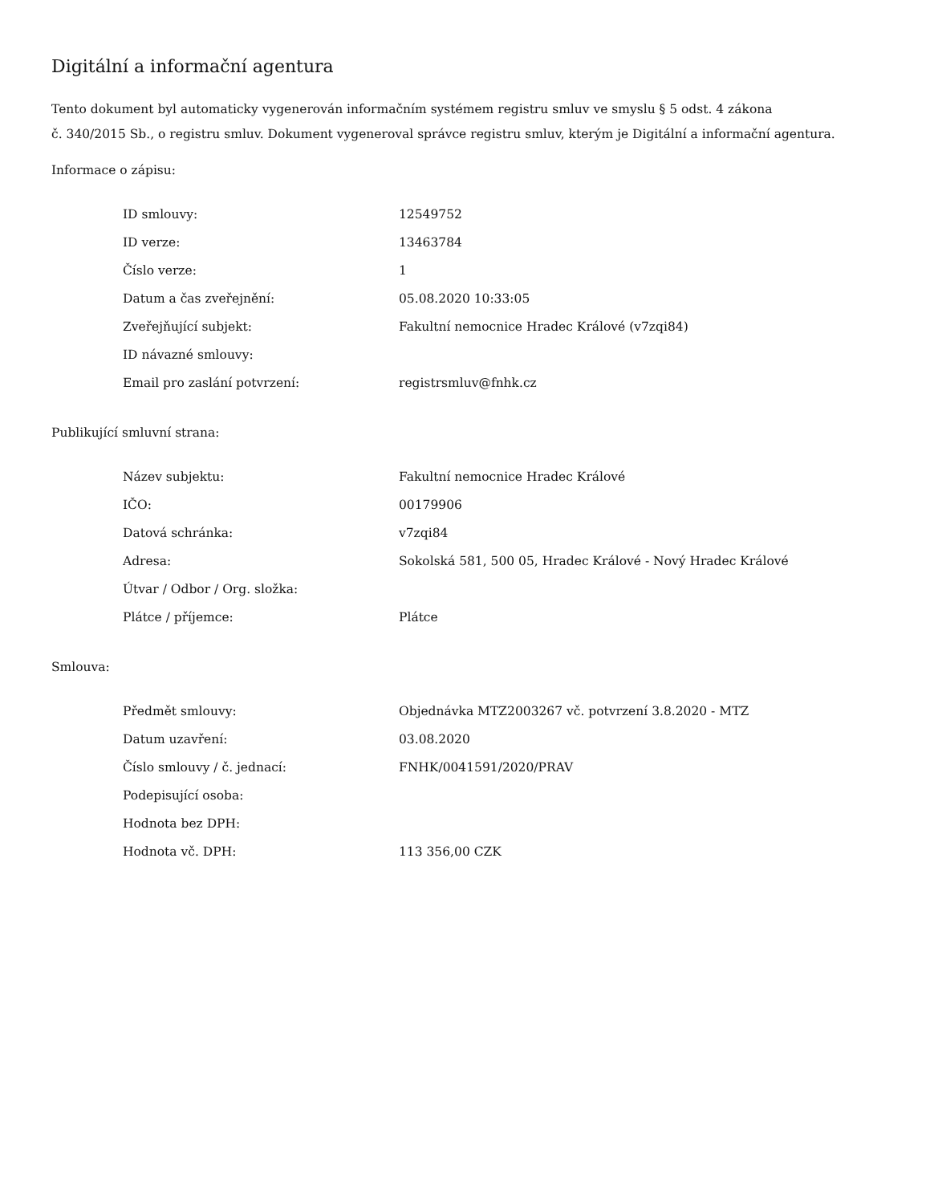Digitální a informační agentura
Tento dokument byl automaticky vygenerován informačním systémem registru smluv ve smyslu § 5 odst. 4 zákona
č. 340/2015 Sb., o registru smluv. Dokument vygeneroval správce registru smluv, kterým je Digitální a informační agentura.
Informace o zápisu:
| ID smlouvy: | 12549752 |
| ID verze: | 13463784 |
| Číslo verze: | 1 |
| Datum a čas zveřejnění: | 05.08.2020 10:33:05 |
| Zveřejňující subjekt: | Fakultní nemocnice Hradec Králové (v7zqi84) |
| ID návazné smlouvy: | |
| Email pro zaslání potvrzení: | registrsmluv@fnhk.cz |
Publikující smluvní strana:
| Název subjektu: | Fakultní nemocnice Hradec Králové |
| IČO: | 00179906 |
| Datová schránka: | v7zqi84 |
| Adresa: | Sokolská 581, 500 05, Hradec Králové - Nový Hradec Králové |
| Útvar / Odbor / Org. složka: | |
| Plátce / příjemce: | Plátce |
Smlouva:
| Předmět smlouvy: | Objednávka MTZ2003267 vč. potvrzení 3.8.2020 - MTZ |
| Datum uzavření: | 03.08.2020 |
| Číslo smlouvy / č. jednací: | FNHK/0041591/2020/PRAV |
| Podepisující osoba: | |
| Hodnota bez DPH: | |
| Hodnota vč. DPH: | 113 356,00 CZK |